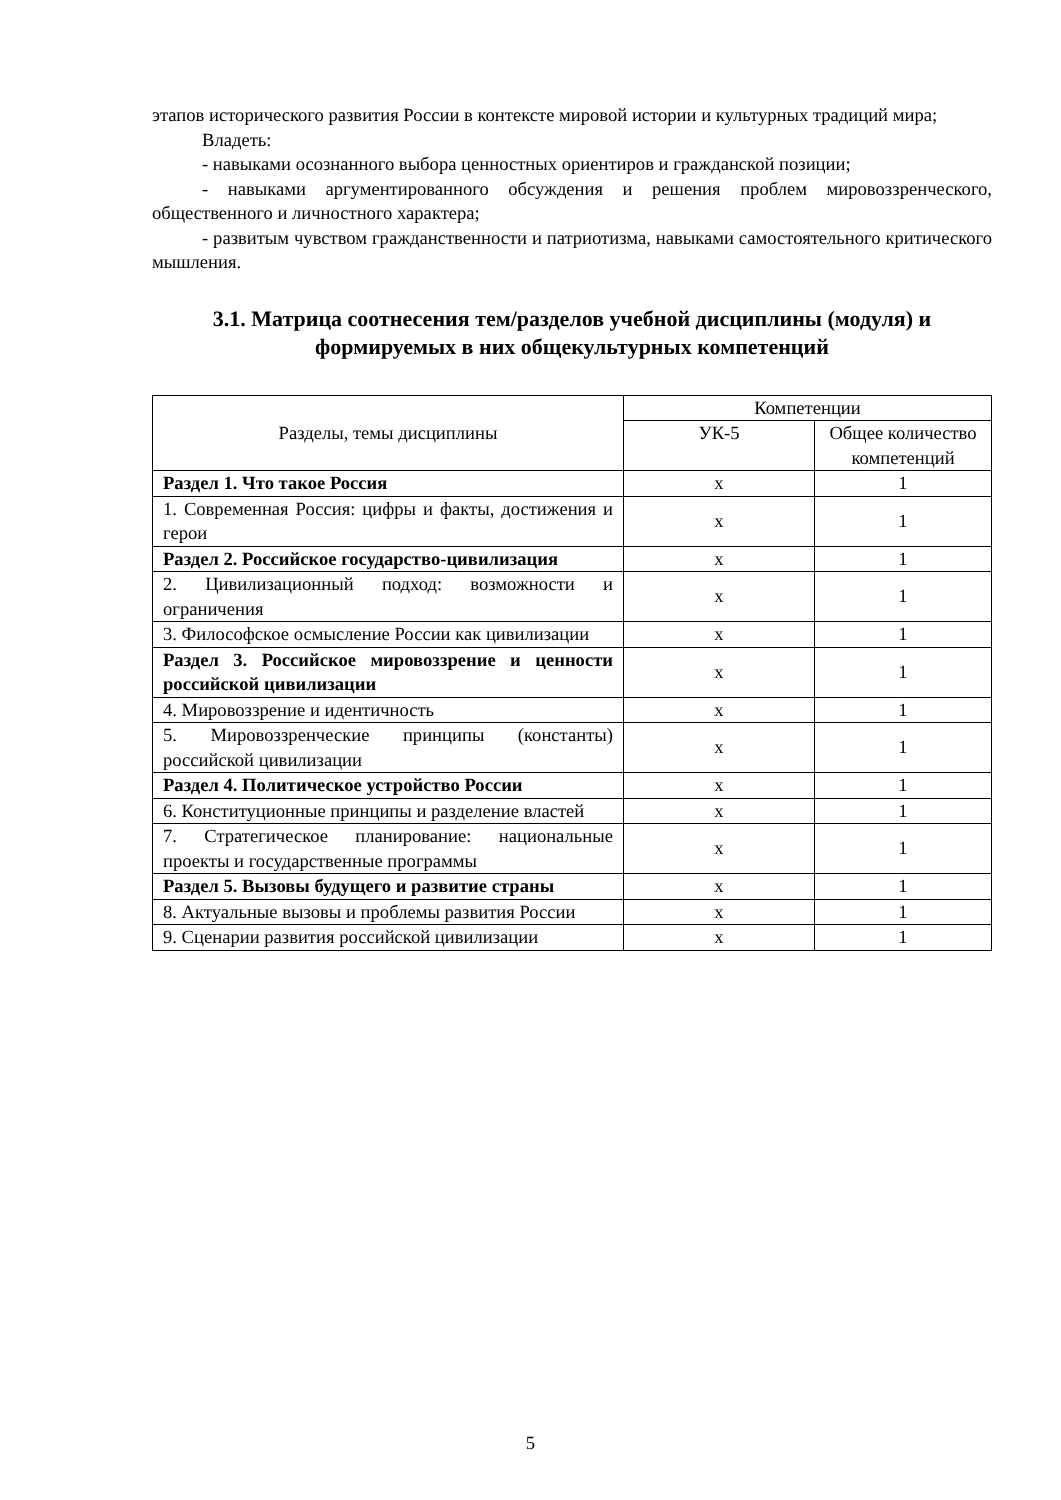этапов исторического развития России в контексте мировой истории и культурных традиций мира;
Владеть:
- навыками осознанного выбора ценностных ориентиров и гражданской позиции;
- навыками аргументированного обсуждения и решения проблем мировоззренческого, общественного и личностного характера;
- развитым чувством гражданственности и патриотизма, навыками самостоятельного критического мышления.
3.1. Матрица соотнесения тем/разделов учебной дисциплины (модуля) и формируемых в них общекультурных компетенций
| Разделы, темы дисциплины | Компетенции | |
| --- | --- | --- |
| | УК-5 | Общее количество компетенций |
| Раздел 1. Что такое Россия | x | 1 |
| 1. Современная Россия: цифры и факты, достижения и герои | x | 1 |
| Раздел 2. Российское государство-цивилизация | x | 1 |
| 2. Цивилизационный подход: возможности и ограничения | x | 1 |
| 3. Философское осмысление России как цивилизации | x | 1 |
| Раздел 3. Российское мировоззрение и ценности российской цивилизации | x | 1 |
| 4. Мировоззрение и идентичность | x | 1 |
| 5. Мировоззренческие принципы (константы) российской цивилизации | x | 1 |
| Раздел 4. Политическое устройство России | x | 1 |
| 6. Конституционные принципы и разделение властей | x | 1 |
| 7. Стратегическое планирование: национальные проекты и государственные программы | x | 1 |
| Раздел 5. Вызовы будущего и развитие страны | x | 1 |
| 8. Актуальные вызовы и проблемы развития России | x | 1 |
| 9. Сценарии развития российской цивилизации | x | 1 |
5